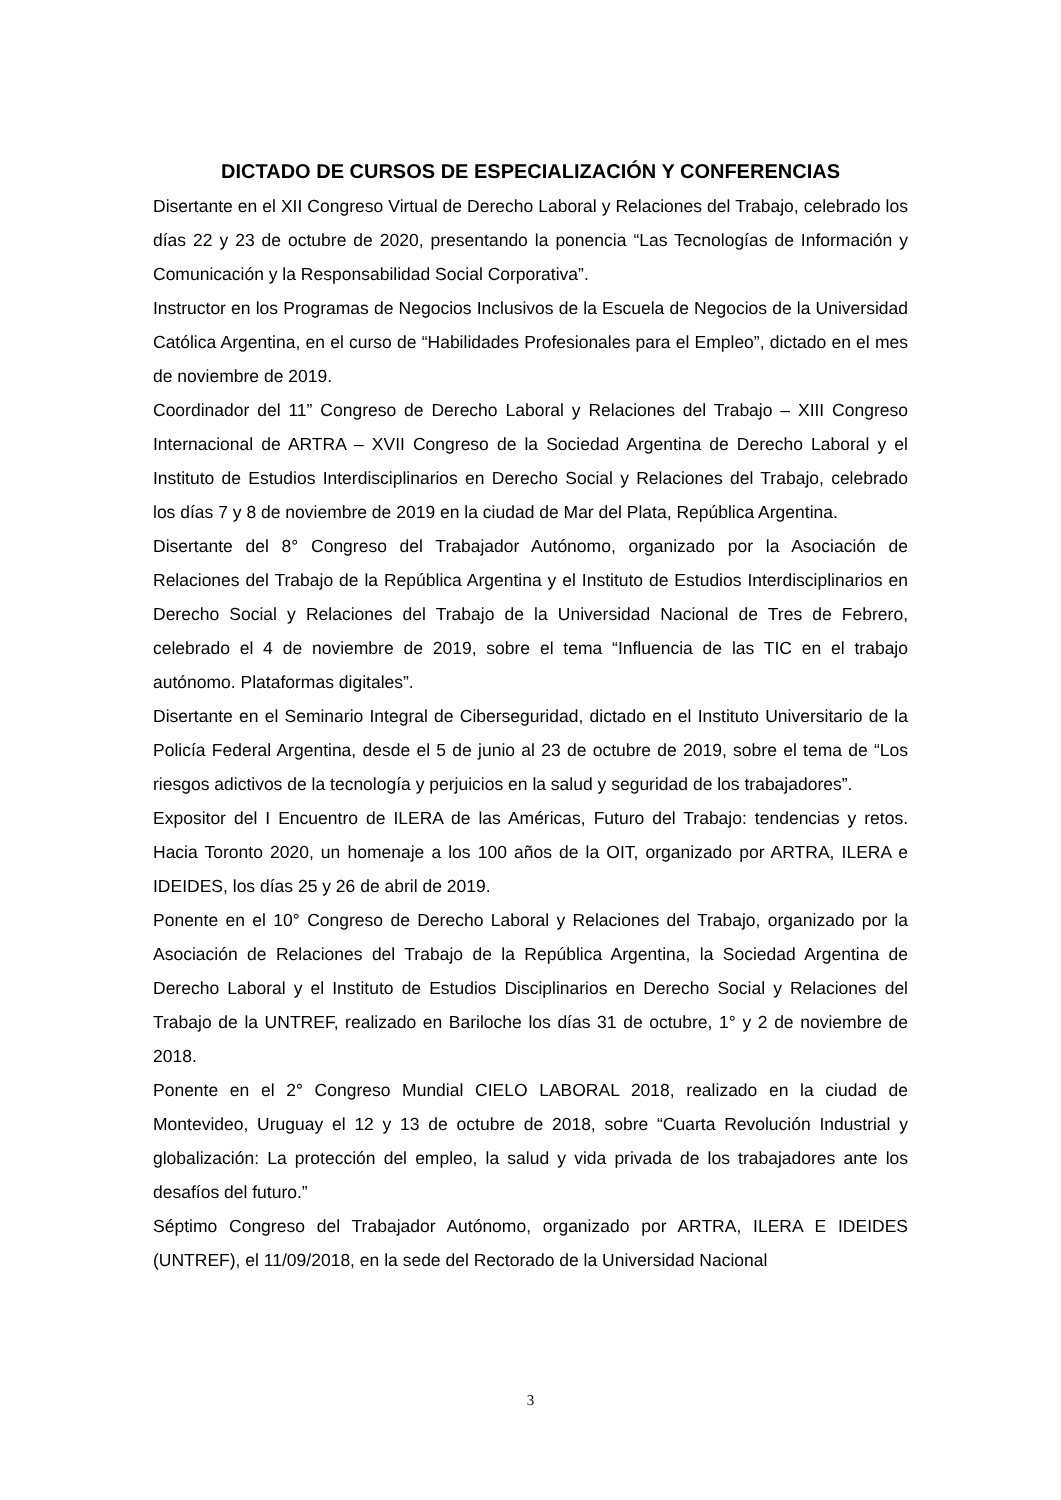DICTADO DE CURSOS DE ESPECIALIZACIÓN Y CONFERENCIAS
Disertante en el XII Congreso Virtual de Derecho Laboral y Relaciones del Trabajo, celebrado los días 22 y 23 de octubre de 2020, presentando la ponencia “Las Tecnologías de Información y Comunicación y la Responsabilidad Social Corporativa”.
Instructor en los Programas de Negocios Inclusivos de la Escuela de Negocios de la Universidad Católica Argentina, en el curso de “Habilidades Profesionales para el Empleo”, dictado en el mes de noviembre de 2019.
Coordinador del 11” Congreso de Derecho Laboral y Relaciones del Trabajo – XIII Congreso Internacional de ARTRA – XVII Congreso de la Sociedad Argentina de Derecho Laboral y el Instituto de Estudios Interdisciplinarios en Derecho Social y Relaciones del Trabajo, celebrado los días 7 y 8 de noviembre de 2019 en la ciudad de Mar del Plata, República Argentina.
Disertante del 8° Congreso del Trabajador Autónomo, organizado por la Asociación de Relaciones del Trabajo de la República Argentina y el Instituto de Estudios Interdisciplinarios en Derecho Social y Relaciones del Trabajo de la Universidad Nacional de Tres de Febrero, celebrado el 4 de noviembre de 2019, sobre el tema “Influencia de las TIC en el trabajo autónomo. Plataformas digitales”.
Disertante en el Seminario Integral de Ciberseguridad, dictado en el Instituto Universitario de la Policía Federal Argentina, desde el 5 de junio al 23 de octubre de 2019, sobre el tema de “Los riesgos adictivos de la tecnología y perjuicios en la salud y seguridad de los trabajadores”.
Expositor del I Encuentro de ILERA de las Américas, Futuro del Trabajo: tendencias y retos. Hacia Toronto 2020, un homenaje a los 100 años de la OIT, organizado por ARTRA, ILERA e IDEIDES, los días 25 y 26 de abril de 2019.
Ponente en el 10° Congreso de Derecho Laboral y Relaciones del Trabajo, organizado por la Asociación de Relaciones del Trabajo de la República Argentina, la Sociedad Argentina de Derecho Laboral y el Instituto de Estudios Disciplinarios en Derecho Social y Relaciones del Trabajo de la UNTREF, realizado en Bariloche los días 31 de octubre, 1° y 2 de noviembre de 2018.
Ponente en el 2° Congreso Mundial CIELO LABORAL 2018, realizado en la ciudad de Montevideo, Uruguay el 12 y 13 de octubre de 2018, sobre “Cuarta Revolución Industrial y globalización: La protección del empleo, la salud y vida privada de los trabajadores ante los desafíos del futuro.”
Séptimo Congreso del Trabajador Autónomo, organizado por ARTRA, ILERA E IDEIDES (UNTREF), el 11/09/2018, en la sede del Rectorado de la Universidad Nacional
3